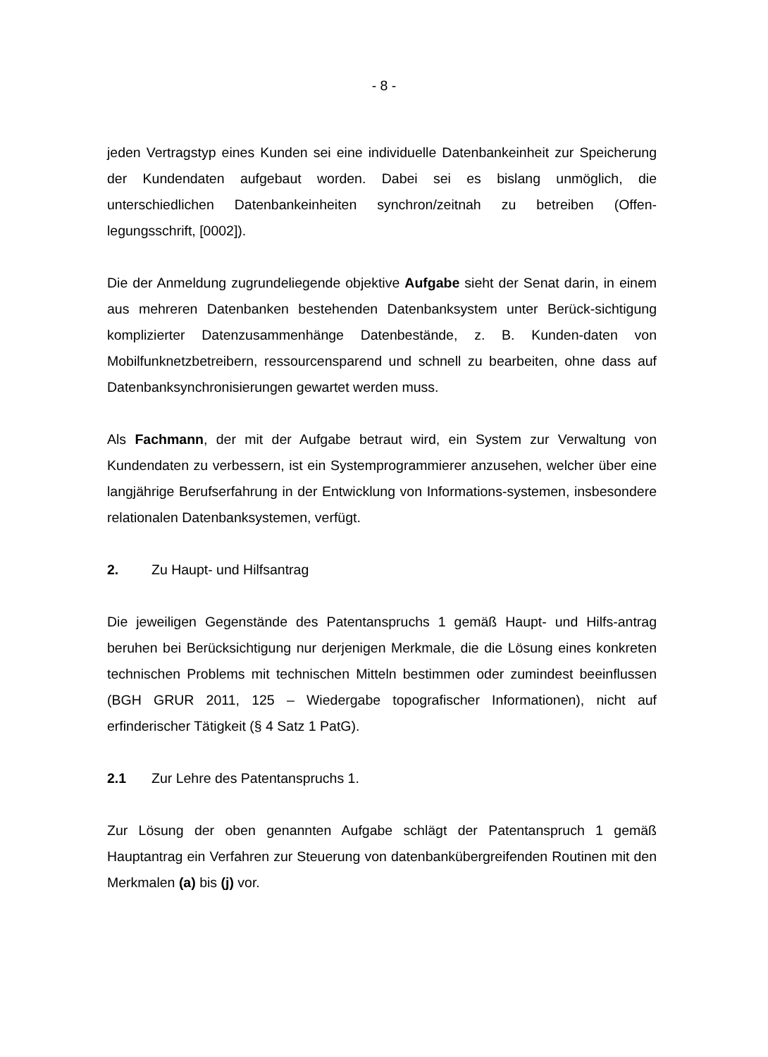- 8 -
jeden Vertragstyp eines Kunden sei eine individuelle Datenbankeinheit zur Speicherung der Kundendaten aufgebaut worden. Dabei sei es bislang unmöglich, die unterschiedlichen Datenbankeinheiten synchron/zeitnah zu betreiben (Offen-legungsschrift, [0002]).
Die der Anmeldung zugrundeliegende objektive Aufgabe sieht der Senat darin, in einem aus mehreren Datenbanken bestehenden Datenbanksystem unter Berück-sichtigung komplizierter Datenzusammenhänge Datenbestände, z. B. Kunden-daten von Mobilfunknetzbetreibern, ressourcensparend und schnell zu bearbeiten, ohne dass auf Datenbanksynchronisierungen gewartet werden muss.
Als Fachmann, der mit der Aufgabe betraut wird, ein System zur Verwaltung von Kundendaten zu verbessern, ist ein Systemprogrammierer anzusehen, welcher über eine langjährige Berufserfahrung in der Entwicklung von Informations-systemen, insbesondere relationalen Datenbanksystemen, verfügt.
2. Zu Haupt- und Hilfsantrag
Die jeweiligen Gegenstände des Patentanspruchs 1 gemäß Haupt- und Hilfs-antrag beruhen bei Berücksichtigung nur derjenigen Merkmale, die die Lösung eines konkreten technischen Problems mit technischen Mitteln bestimmen oder zumindest beeinflussen (BGH GRUR 2011, 125 – Wiedergabe topografischer Informationen), nicht auf erfinderischer Tätigkeit (§ 4 Satz 1 PatG).
2.1 Zur Lehre des Patentanspruchs 1.
Zur Lösung der oben genannten Aufgabe schlägt der Patentanspruch 1 gemäß Hauptantrag ein Verfahren zur Steuerung von datenbankübergreifenden Routinen mit den Merkmalen (a) bis (j) vor.